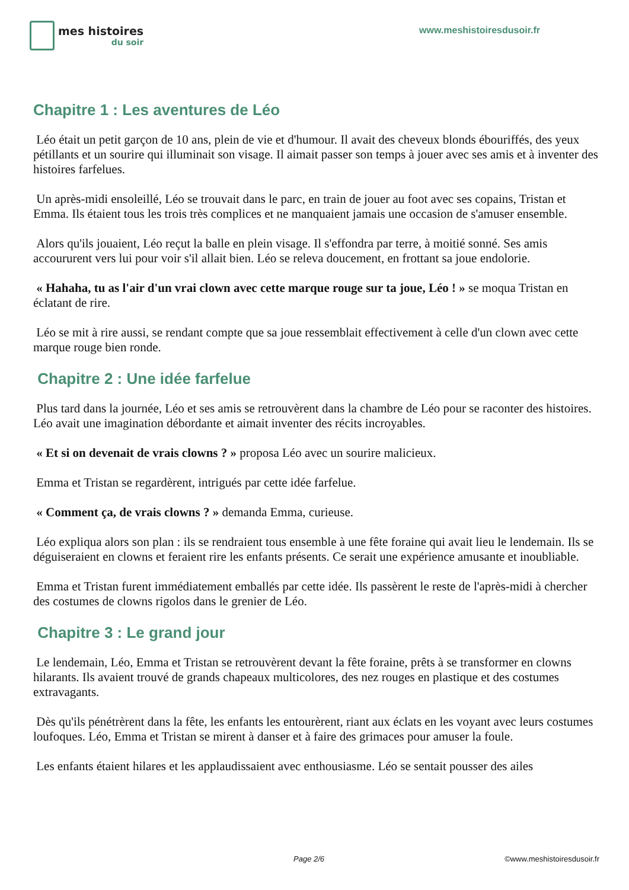mes histoires
du soir
www.meshistoiresdusoir.fr
Chapitre 1 : Les aventures de Léo
Léo était un petit garçon de 10 ans, plein de vie et d'humour. Il avait des cheveux blonds ébouriffés, des yeux pétillants et un sourire qui illuminait son visage. Il aimait passer son temps à jouer avec ses amis et à inventer des histoires farfelues.
Un après-midi ensoleillé, Léo se trouvait dans le parc, en train de jouer au foot avec ses copains, Tristan et Emma. Ils étaient tous les trois très complices et ne manquaient jamais une occasion de s'amuser ensemble.
Alors qu'ils jouaient, Léo reçut la balle en plein visage. Il s'effondra par terre, à moitié sonné. Ses amis accoururent vers lui pour voir s'il allait bien. Léo se releva doucement, en frottant sa joue endolorie.
« Hahaha, tu as l'air d'un vrai clown avec cette marque rouge sur ta joue, Léo ! » se moqua Tristan en éclatant de rire.
Léo se mit à rire aussi, se rendant compte que sa joue ressemblait effectivement à celle d'un clown avec cette marque rouge bien ronde.
Chapitre 2 : Une idée farfelue
Plus tard dans la journée, Léo et ses amis se retrouvèrent dans la chambre de Léo pour se raconter des histoires. Léo avait une imagination débordante et aimait inventer des récits incroyables.
« Et si on devenait de vrais clowns ? » proposa Léo avec un sourire malicieux.
Emma et Tristan se regardèrent, intrigués par cette idée farfelue.
« Comment ça, de vrais clowns ? » demanda Emma, curieuse.
Léo expliqua alors son plan : ils se rendraient tous ensemble à une fête foraine qui avait lieu le lendemain. Ils se déguiseraient en clowns et feraient rire les enfants présents. Ce serait une expérience amusante et inoubliable.
Emma et Tristan furent immédiatement emballés par cette idée. Ils passèrent le reste de l'après-midi à chercher des costumes de clowns rigolos dans le grenier de Léo.
Chapitre 3 : Le grand jour
Le lendemain, Léo, Emma et Tristan se retrouvèrent devant la fête foraine, prêts à se transformer en clowns hilarants. Ils avaient trouvé de grands chapeaux multicolores, des nez rouges en plastique et des costumes extravagants.
Dès qu'ils pénétrèrent dans la fête, les enfants les entourèrent, riant aux éclats en les voyant avec leurs costumes loufoques. Léo, Emma et Tristan se mirent à danser et à faire des grimaces pour amuser la foule.
Les enfants étaient hilares et les applaudissaient avec enthousiasme. Léo se sentait pousser des ailes
Page 2/6 ©www.meshistoiresdusoir.fr